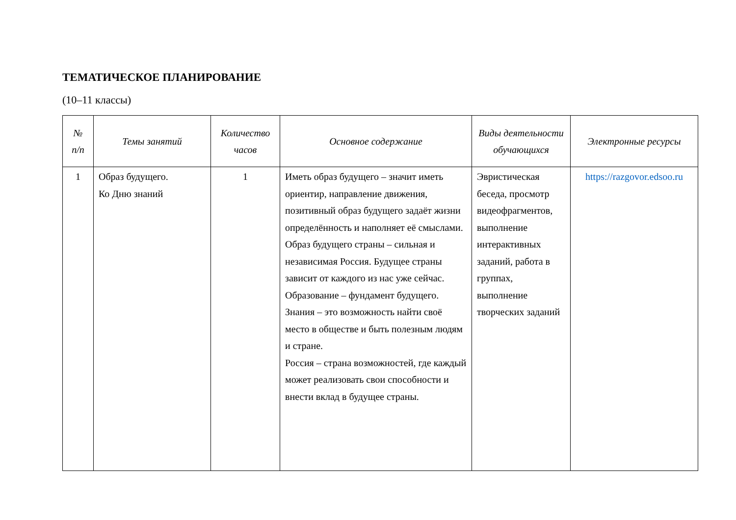ТЕМАТИЧЕСКОЕ ПЛАНИРОВАНИЕ
(10–11 классы)
| № п/п | Темы занятий | Количество часов | Основное содержание | Виды деятельности обучающихся | Электронные ресурсы |
| --- | --- | --- | --- | --- | --- |
| 1 | Образ будущего. Ко Дню знаний | 1 | Иметь образ будущего – значит иметь ориентир, направление движения, позитивный образ будущего задаёт жизни определённость и наполняет её смыслами. Образ будущего страны – сильная и независимая Россия. Будущее страны зависит от каждого из нас уже сейчас. Образование – фундамент будущего. Знания – это возможность найти своё место в обществе и быть полезным людям и стране. Россия – страна возможностей, где каждый может реализовать свои способности и внести вклад в будущее страны. | Эвристическая беседа, просмотр видеофрагментов, выполнение интерактивных заданий, работа в группах, выполнение творческих заданий | https://razgovor.edsoo.ru |